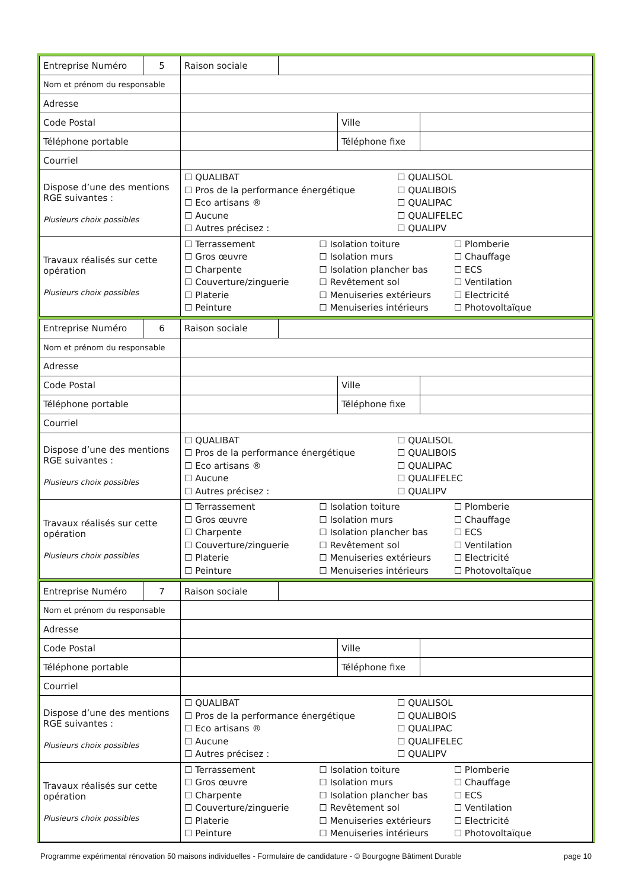| Entreprise Numéro | 5 | Raison sociale | | | |
| Nom et prénom du responsable | | | | | |
| Adresse | | | | | |
| Code Postal | | | | Ville | |
| Téléphone portable | | | | Téléphone fixe | |
| Courriel | | | | | |
| Dispose d’une des mentions RGE suivantes : Plusieurs choix possibles | | ☐ QUALIBAT ☐ Pros de la performance énergétique ☐ Eco artisans ® ☐ Aucune ☐ Autres précisez : ☐ QUALISOL ☐ QUALIBOIS ☐ QUALIPAC ☐ QUALIFELEC ☐ QUALIPV | | | |
| Travaux réalisés sur cette opération Plusieurs choix possibles | | ☐ Terrassement ☐ Gros œuvre ☐ Charpente ☐ Couverture/zinguerie ☐ Platerie ☐ Peinture ☐ Isolation toiture ☐ Isolation murs ☐ Isolation plancher bas ☐ Revêtement sol ☐ Menuiseries extérieurs ☐ Menuiseries intérieurs ☐ Plomberie ☐ Chauffage ☐ ECS ☐ Ventilation ☐ Electricité ☐ Photovoltaïque | | | |
| Entreprise Numéro | 6 | Raison sociale | | | |
| Nom et prénom du responsable | | | | | |
| Adresse | | | | | |
| Code Postal | | | | Ville | |
| Téléphone portable | | | | Téléphone fixe | |
| Courriel | | | | | |
| Dispose d’une des mentions RGE suivantes : Plusieurs choix possibles | | ☐ QUALIBAT ☐ Pros de la performance énergétique ☐ Eco artisans ® ☐ Aucune ☐ Autres précisez : ☐ QUALISOL ☐ QUALIBOIS ☐ QUALIPAC ☐ QUALIFELEC ☐ QUALIPV | | | |
| Travaux réalisés sur cette opération Plusieurs choix possibles | | ☐ Terrassement ☐ Gros œuvre ☐ Charpente ☐ Couverture/zinguerie ☐ Platerie ☐ Peinture ☐ Isolation toiture ☐ Isolation murs ☐ Isolation plancher bas ☐ Revêtement sol ☐ Menuiseries extérieurs ☐ Menuiseries intérieurs ☐ Plomberie ☐ Chauffage ☐ ECS ☐ Ventilation ☐ Electricité ☐ Photovoltaïque | | | |
| Entreprise Numéro | 7 | Raison sociale | | | |
| Nom et prénom du responsable | | | | | |
| Adresse | | | | | |
| Code Postal | | | | Ville | |
| Téléphone portable | | | | Téléphone fixe | |
| Courriel | | | | | |
| Dispose d’une des mentions RGE suivantes : Plusieurs choix possibles | | ☐ QUALIBAT ☐ Pros de la performance énergétique ☐ Eco artisans ® ☐ Aucune ☐ Autres précisez : ☐ QUALISOL ☐ QUALIBOIS ☐ QUALIPAC ☐ QUALIFELEC ☐ QUALIPV | | | |
| Travaux réalisés sur cette opération Plusieurs choix possibles | | ☐ Terrassement ☐ Gros œuvre ☐ Charpente ☐ Couverture/zinguerie ☐ Platerie ☐ Peinture ☐ Isolation toiture ☐ Isolation murs ☐ Isolation plancher bas ☐ Revêtement sol ☐ Menuiseries extérieurs ☐ Menuiseries intérieurs ☐ Plomberie ☐ Chauffage ☐ ECS ☐ Ventilation ☐ Electricité ☐ Photovoltaïque | | | |
Programme expérimental rénovation 50 maisons individuelles - Formulaire de candidature - © Bourgogne Bâtiment Durable page 10